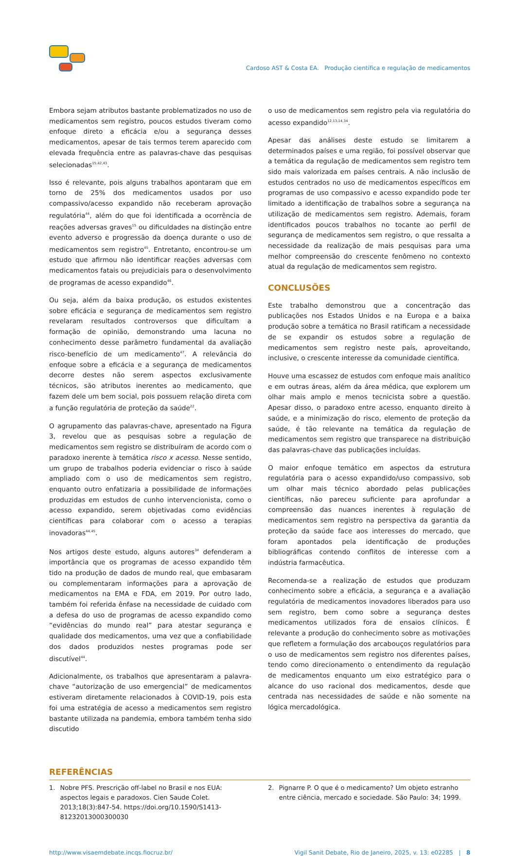Cardoso AST & Costa EA. Produção científica e regulação de medicamentos
Embora sejam atributos bastante problematizados no uso de medicamentos sem registro, poucos estudos tiveram como enfoque direto a eficácia e/ou a segurança desses medicamentos, apesar de tais termos terem aparecido com elevada frequência entre as palavras-chave das pesquisas selecionadas<sup>15,42,43</sup>.
Isso é relevante, pois alguns trabalhos apontaram que em torno de 25% dos medicamentos usados por uso compassivo/acesso expandido não receberam aprovação regulatória<sup>44</sup>, além do que foi identificada a ocorrência de reações adversas graves<sup>15</sup> ou dificuldades na distinção entre evento adverso e progressão da doença durante o uso de medicamentos sem registro<sup>45</sup>. Entretanto, encontrou-se um estudo que afirmou não identificar reações adversas com medicamentos fatais ou prejudiciais para o desenvolvimento de programas de acesso expandido<sup>46</sup>.
Ou seja, além da baixa produção, os estudos existentes sobre eficácia e segurança de medicamentos sem registro revelaram resultados controversos que dificultam a formação de opinião, demonstrando uma lacuna no conhecimento desse parâmetro fundamental da avaliação risco-benefício de um medicamento<sup>47</sup>. A relevância do enfoque sobre a eficácia e a segurança de medicamentos decorre destes não serem aspectos exclusivamente técnicos, são atributos inerentes ao medicamento, que fazem dele um bem social, pois possuem relação direta com a função regulatória de proteção da saúde<sup>22</sup>.
O agrupamento das palavras-chave, apresentado na Figura 3, revelou que as pesquisas sobre a regulação de medicamentos sem registro se distribuíram de acordo com o paradoxo inerente à temática risco x acesso. Nesse sentido, um grupo de trabalhos poderia evidenciar o risco à saúde ampliado com o uso de medicamentos sem registro, enquanto outro enfatizaria a possibilidade de informações produzidas em estudos de cunho intervencionista, como o acesso expandido, serem objetivadas como evidências científicas para colaborar com o acesso a terapias inovadoras<sup>44,45</sup>.
Nos artigos deste estudo, alguns autores<sup>34</sup> defenderam a importância que os programas de acesso expandido têm tido na produção de dados de mundo real, que embasaram ou complementaram informações para a aprovação de medicamentos na EMA e FDA, em 2019. Por outro lado, também foi referida ênfase na necessidade de cuidado com a defesa do uso de programas de acesso expandido como “evidências do mundo real” para atestar segurança e qualidade dos medicamentos, uma vez que a confiabilidade dos dados produzidos nestes programas pode ser discutível<sup>44</sup>.
Adicionalmente, os trabalhos que apresentaram a palavra-chave “autorização de uso emergencial” de medicamentos estiveram diretamente relacionados à COVID-19, pois esta foi uma estratégia de acesso a medicamentos sem registro bastante utilizada na pandemia, embora também tenha sido discutido
o uso de medicamentos sem registro pela via regulatória do acesso expandido<sup>12,13,14,34</sup>.
Apesar das análises deste estudo se limitarem a determinados países e uma região, foi possível observar que a temática da regulação de medicamentos sem registro tem sido mais valorizada em países centrais. A não inclusão de estudos centrados no uso de medicamentos específicos em programas de uso compassivo e acesso expandido pode ter limitado a identificação de trabalhos sobre a segurança na utilização de medicamentos sem registro. Ademais, foram identificados poucos trabalhos no tocante ao perfil de segurança de medicamentos sem registro, o que ressalta a necessidade da realização de mais pesquisas para uma melhor compreensão do crescente fenômeno no contexto atual da regulação de medicamentos sem registro.
CONCLUSÕES
Este trabalho demonstrou que a concentração das publicações nos Estados Unidos e na Europa e a baixa produção sobre a temática no Brasil ratificam a necessidade de se expandir os estudos sobre a regulação de medicamentos sem registro neste país, aproveitando, inclusive, o crescente interesse da comunidade científica.
Houve uma escassez de estudos com enfoque mais analítico e em outras áreas, além da área médica, que explorem um olhar mais amplo e menos tecnicista sobre a questão. Apesar disso, o paradoxo entre acesso, enquanto direito à saúde, e a minimização do risco, elemento de proteção da saúde, é tão relevante na temática da regulação de medicamentos sem registro que transparece na distribuição das palavras-chave das publicações incluídas.
O maior enfoque temático em aspectos da estrutura regulatória para o acesso expandido/uso compassivo, sob um olhar mais técnico abordado pelas publicações científicas, não pareceu suficiente para aprofundar a compreensão das nuances inerentes à regulação de medicamentos sem registro na perspectiva da garantia da proteção da saúde face aos interesses do mercado, que foram apontados pela identificação de produções bibliográficas contendo conflitos de interesse com a indústria farmacêutica.
Recomenda-se a realização de estudos que produzam conhecimento sobre a eficácia, a segurança e a avaliação regulatória de medicamentos inovadores liberados para uso sem registro, bem como sobre a segurança destes medicamentos utilizados fora de ensaios clínicos. É relevante a produção do conhecimento sobre as motivações que refletem a formulação dos arcabouços regulatórios para o uso de medicamentos sem registro nos diferentes países, tendo como direcionamento o entendimento da regulação de medicamentos enquanto um eixo estratégico para o alcance do uso racional dos medicamentos, desde que centrada nas necessidades de saúde e não somente na lógica mercadológica.
REFERÊNCIAS
1. Nobre PFS. Prescrição off-label no Brasil e nos EUA: aspectos legais e paradoxos. Cien Saude Colet. 2013;18(3):847-54. https://doi.org/10.1590/S1413-81232013000300030
2. Pignarre P. O que é o medicamento? Um objeto estranho entre ciência, mercado e sociedade. São Paulo: 34; 1999.
http://www.visaemdebate.incqs.fiocruz.br/ Vigil Sanit Debate, Rio de Janeiro, 2025, v. 13: e02285 | 8